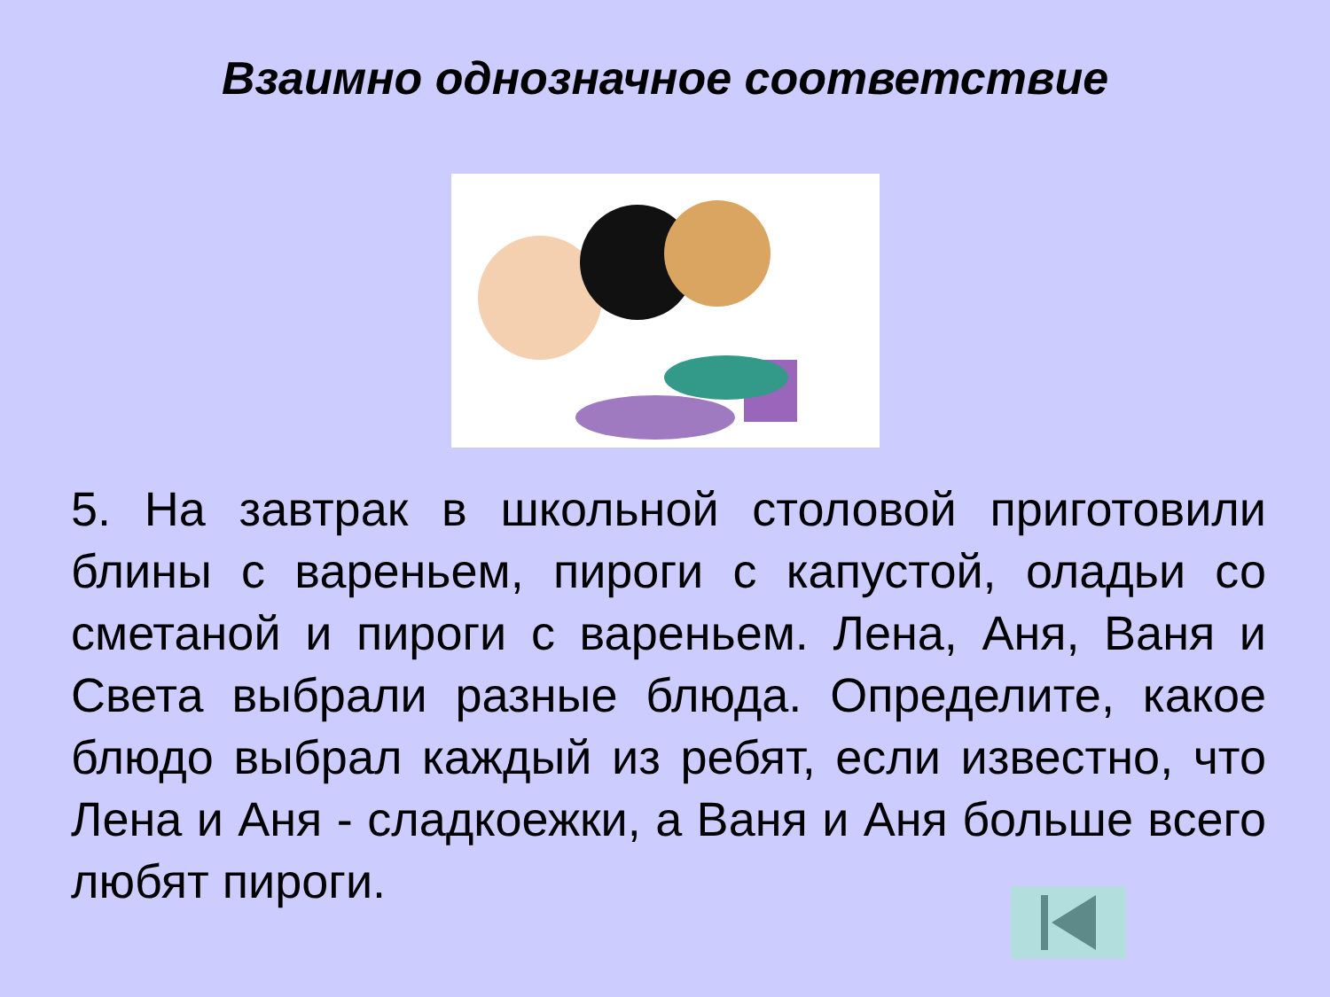Взаимно однозначное соответствие
5. На завтрак в школьной столовой приготовили блины с вареньем, пироги с капустой, оладьи со сметаной и пироги с вареньем. Лена, Аня, Ваня и Света выбрали разные блюда. Определите, какое блюдо выбрал каждый из ребят, если известно, что Лена и Аня - сладкоежки, а Ваня и Аня больше всего любят пироги.